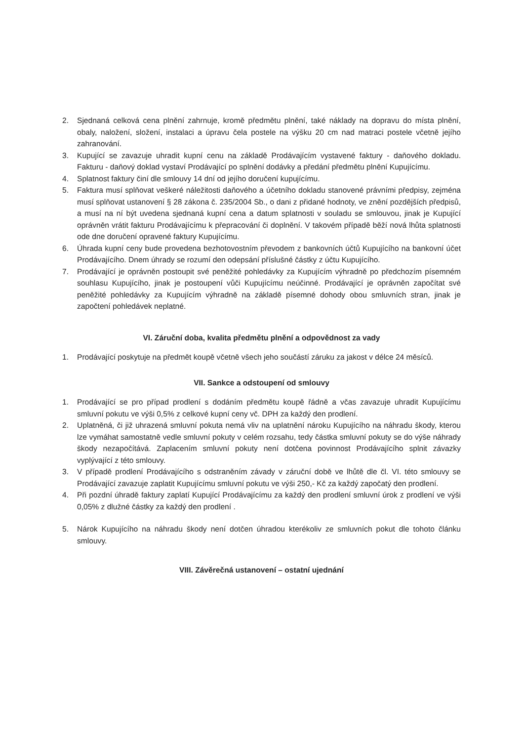2. Sjednaná celková cena plnění zahrnuje, kromě předmětu plnění, také náklady na dopravu do místa plnění, obaly, naložení, složení, instalaci a úpravu čela postele na výšku 20 cm nad matraci postele včetně jejího zahranování.
3. Kupující se zavazuje uhradit kupní cenu na základě Prodávajícím vystavené faktury - daňového dokladu. Fakturu - daňový doklad vystaví Prodávající po splnění dodávky a předání předmětu plnění Kupujícímu.
4. Splatnost faktury činí dle smlouvy 14 dní od jejího doručení kupujícímu.
5. Faktura musí splňovat veškeré náležitosti daňového a účetního dokladu stanovené právními předpisy, zejména musí splňovat ustanovení § 28 zákona č. 235/2004 Sb., o dani z přidané hodnoty, ve znění pozdějších předpisů, a musí na ní být uvedena sjednaná kupní cena a datum splatnosti v souladu se smlouvou, jinak je Kupující oprávněn vrátit fakturu Prodávajícímu k přepracování či doplnění. V takovém případě běží nová lhůta splatnosti ode dne doručení opravené faktury Kupujícímu.
6. Úhrada kupní ceny bude provedena bezhotovostním převodem z bankovních účtů Kupujícího na bankovní účet Prodávajícího. Dnem úhrady se rozumí den odepsání příslušné částky z účtu Kupujícího.
7. Prodávající je oprávněn postoupit své peněžité pohledávky za Kupujícím výhradně po předchozím písemném souhlasu Kupujícího, jinak je postoupení vůči Kupujícímu neúčinné. Prodávající je oprávněn započítat své peněžité pohledávky za Kupujícím výhradně na základě písemné dohody obou smluvních stran, jinak je započtení pohledávek neplatné.
VI. Záruční doba, kvalita předmětu plnění a odpovědnost za vady
1. Prodávající poskytuje na předmět koupě včetně všech jeho součástí záruku za jakost v délce 24 měsíců.
VII. Sankce a odstoupení od smlouvy
1. Prodávající se pro případ prodlení s dodáním předmětu koupě řádně a včas zavazuje uhradit Kupujícímu smluvní pokutu ve výši 0,5% z celkové kupní ceny vč. DPH za každý den prodlení.
2. Uplatněná, či již uhrazená smluvní pokuta nemá vliv na uplatnění nároku Kupujícího na náhradu škody, kterou lze vymáhat samostatně vedle smluvní pokuty v celém rozsahu, tedy částka smluvní pokuty se do výše náhrady škody nezapočítává. Zaplacením smluvní pokuty není dotčena povinnost Prodávajícího splnit závazky vyplývající z této smlouvy.
3. V případě prodlení Prodávajícího s odstraněním závady v záruční době ve lhůtě dle čl. VI. této smlouvy se Prodávající zavazuje zaplatit Kupujícímu smluvní pokutu ve výši 250,- Kč za každý započatý den prodlení.
4. Při pozdní úhradě faktury zaplatí Kupující Prodávajícímu za každý den prodlení smluvní úrok z prodlení ve výši 0,05% z dlužné částky za každý den prodlení .
5. Nárok Kupujícího na náhradu škody není dotčen úhradou kterékoliv ze smluvních pokut dle tohoto článku smlouvy.
VIII. Závěrečná ustanovení – ostatní ujednání